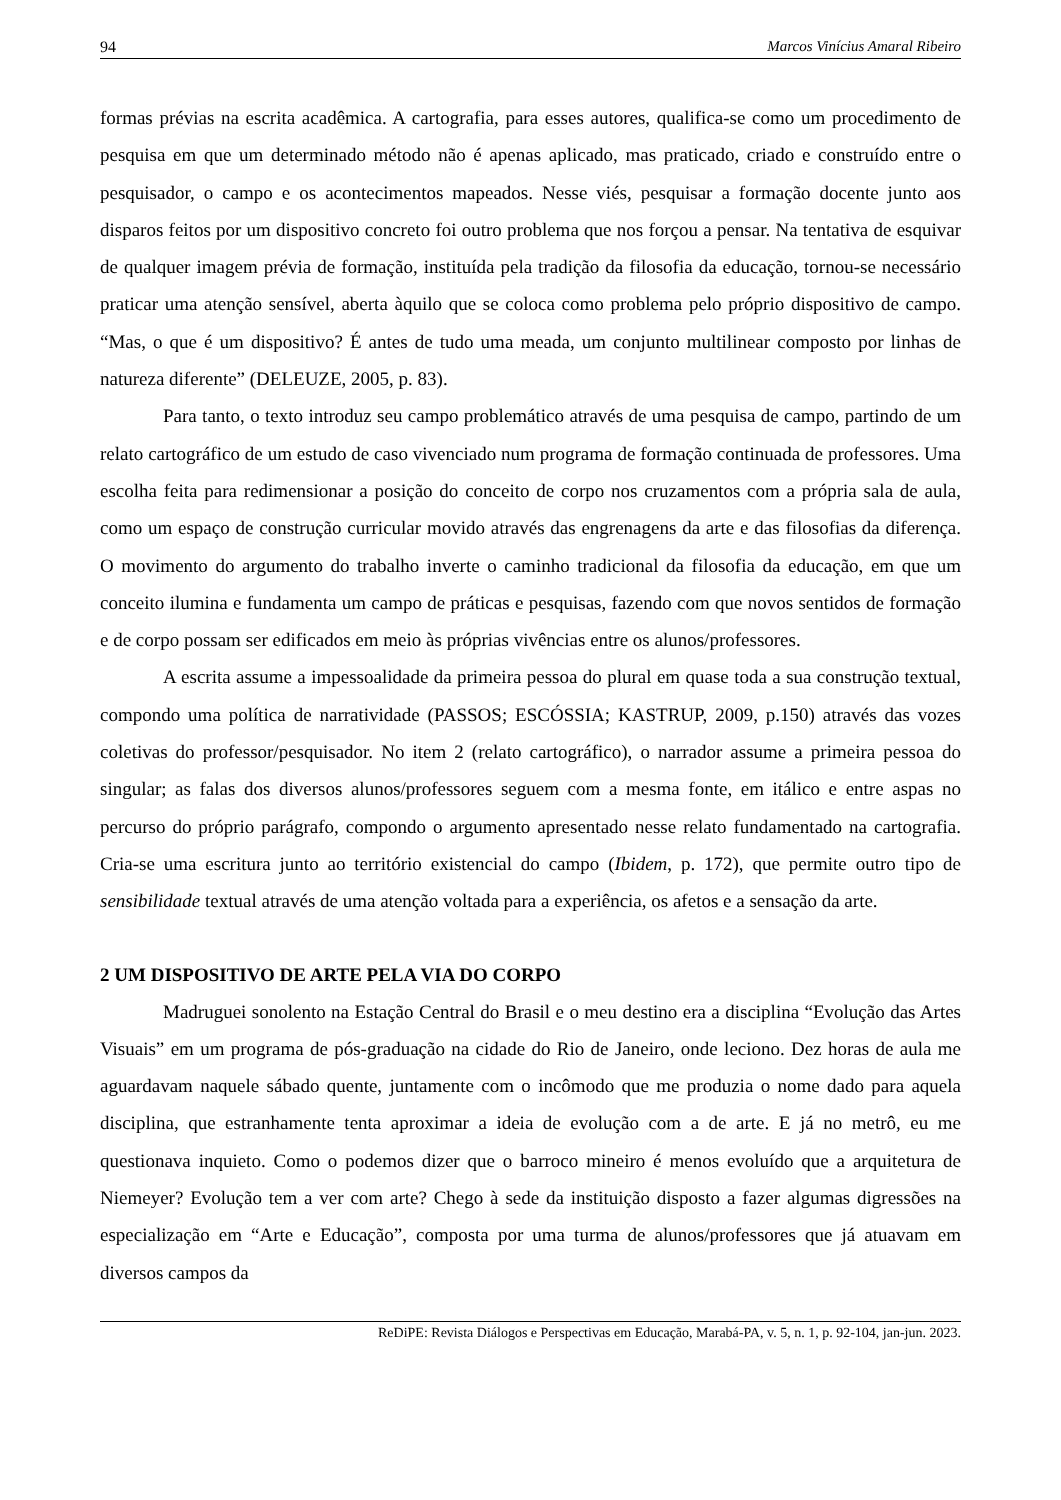94 Marcos Vinícius Amaral Ribeiro
formas prévias na escrita acadêmica. A cartografia, para esses autores, qualifica-se como um procedimento de pesquisa em que um determinado método não é apenas aplicado, mas praticado, criado e construído entre o pesquisador, o campo e os acontecimentos mapeados. Nesse viés, pesquisar a formação docente junto aos disparos feitos por um dispositivo concreto foi outro problema que nos forçou a pensar. Na tentativa de esquivar de qualquer imagem prévia de formação, instituída pela tradição da filosofia da educação, tornou-se necessário praticar uma atenção sensível, aberta àquilo que se coloca como problema pelo próprio dispositivo de campo. “Mas, o que é um dispositivo? É antes de tudo uma meada, um conjunto multilinear composto por linhas de natureza diferente” (DELEUZE, 2005, p. 83).
Para tanto, o texto introduz seu campo problemático através de uma pesquisa de campo, partindo de um relato cartográfico de um estudo de caso vivenciado num programa de formação continuada de professores. Uma escolha feita para redimensionar a posição do conceito de corpo nos cruzamentos com a própria sala de aula, como um espaço de construção curricular movido através das engrenagens da arte e das filosofias da diferença. O movimento do argumento do trabalho inverte o caminho tradicional da filosofia da educação, em que um conceito ilumina e fundamenta um campo de práticas e pesquisas, fazendo com que novos sentidos de formação e de corpo possam ser edificados em meio às próprias vivências entre os alunos/professores.
A escrita assume a impessoalidade da primeira pessoa do plural em quase toda a sua construção textual, compondo uma política de narratividade (PASSOS; ESCÓSSIA; KASTRUP, 2009, p.150) através das vozes coletivas do professor/pesquisador. No item 2 (relato cartográfico), o narrador assume a primeira pessoa do singular; as falas dos diversos alunos/professores seguem com a mesma fonte, em itálico e entre aspas no percurso do próprio parágrafo, compondo o argumento apresentado nesse relato fundamentado na cartografia. Cria-se uma escritura junto ao território existencial do campo (Ibidem, p. 172), que permite outro tipo de sensibilidade textual através de uma atenção voltada para a experiência, os afetos e a sensação da arte.
2 UM DISPOSITIVO DE ARTE PELA VIA DO CORPO
Madruguei sonolento na Estação Central do Brasil e o meu destino era a disciplina “Evolução das Artes Visuais” em um programa de pós-graduação na cidade do Rio de Janeiro, onde leciono. Dez horas de aula me aguardavam naquele sábado quente, juntamente com o incômodo que me produzia o nome dado para aquela disciplina, que estranhamente tenta aproximar a ideia de evolução com a de arte. E já no metrô, eu me questionava inquieto. Como o podemos dizer que o barroco mineiro é menos evoluído que a arquitetura de Niemeyer? Evolução tem a ver com arte? Chego à sede da instituição disposto a fazer algumas digressões na especialização em “Arte e Educação”, composta por uma turma de alunos/professores que já atuavam em diversos campos da
ReDiPE: Revista Diálogos e Perspectivas em Educação, Marabá-PA, v. 5, n. 1, p. 92-104, jan-jun. 2023.